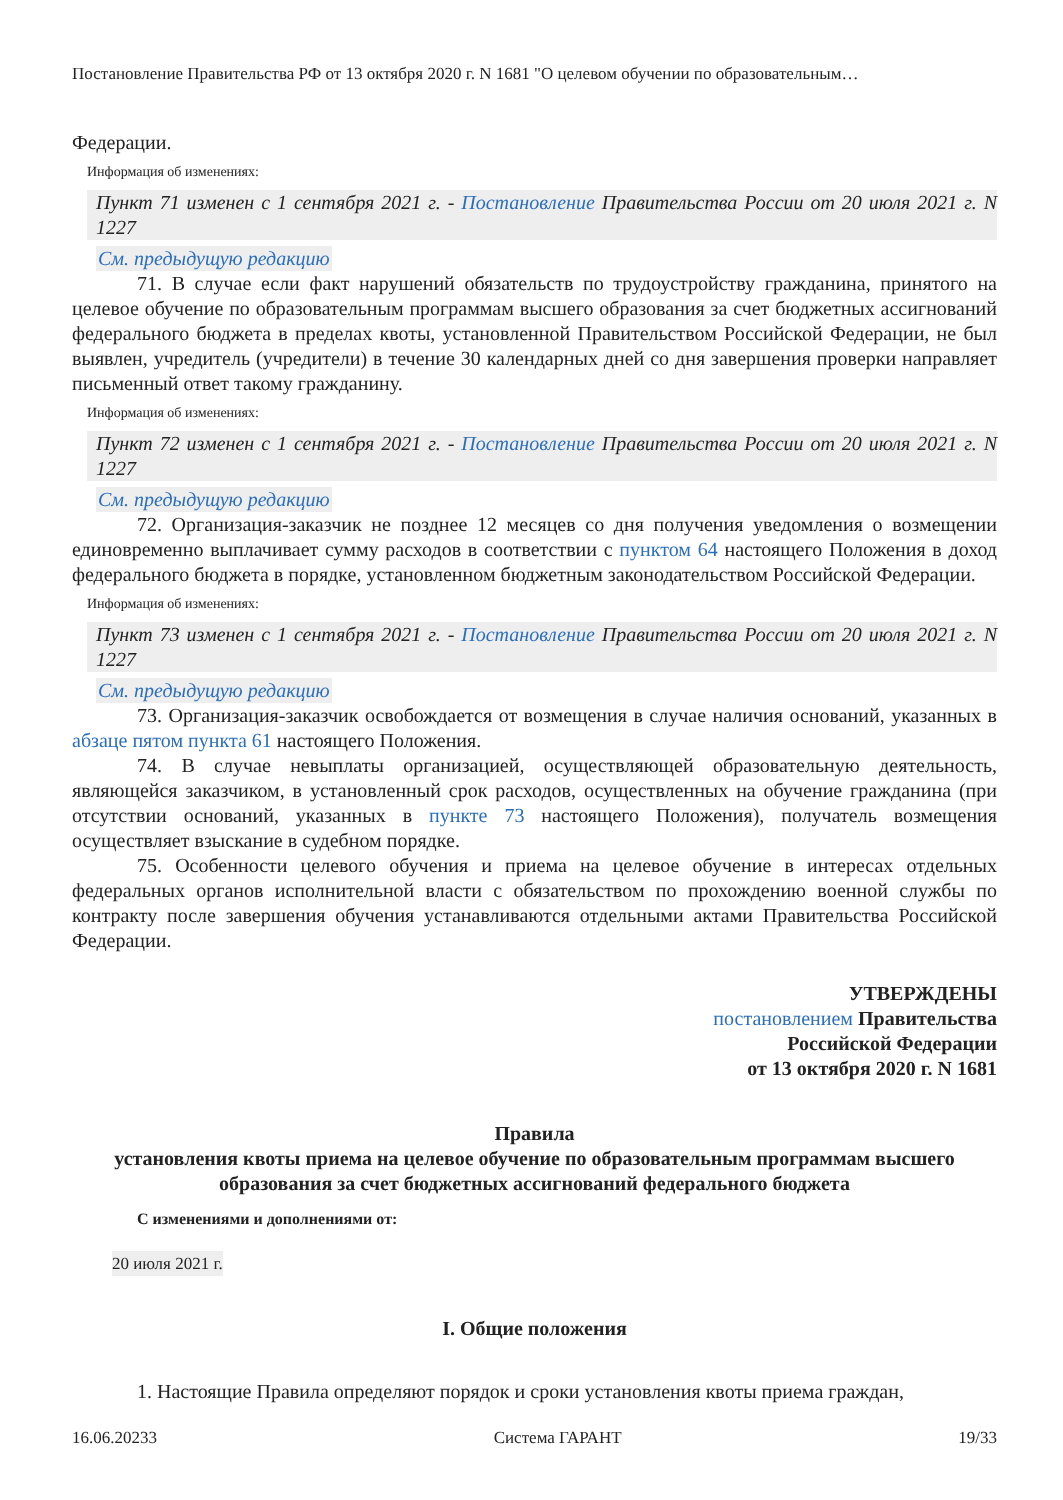Постановление Правительства РФ от 13 октября 2020 г. N 1681 "О целевом обучении по образовательным…
Федерации.
Информация об изменениях:
Пункт 71 изменен с 1 сентября 2021 г. - Постановление Правительства России от 20 июля 2021 г. N 1227
См. предыдущую редакцию
71. В случае если факт нарушений обязательств по трудоустройству гражданина, принятого на целевое обучение по образовательным программам высшего образования за счет бюджетных ассигнований федерального бюджета в пределах квоты, установленной Правительством Российской Федерации, не был выявлен, учредитель (учредители) в течение 30 календарных дней со дня завершения проверки направляет письменный ответ такому гражданину.
Информация об изменениях:
Пункт 72 изменен с 1 сентября 2021 г. - Постановление Правительства России от 20 июля 2021 г. N 1227
См. предыдущую редакцию
72. Организация-заказчик не позднее 12 месяцев со дня получения уведомления о возмещении единовременно выплачивает сумму расходов в соответствии с пунктом 64 настоящего Положения в доход федерального бюджета в порядке, установленном бюджетным законодательством Российской Федерации.
Информация об изменениях:
Пункт 73 изменен с 1 сентября 2021 г. - Постановление Правительства России от 20 июля 2021 г. N 1227
См. предыдущую редакцию
73. Организация-заказчик освобождается от возмещения в случае наличия оснований, указанных в абзаце пятом пункта 61 настоящего Положения.
74. В случае невыплаты организацией, осуществляющей образовательную деятельность, являющейся заказчиком, в установленный срок расходов, осуществленных на обучение гражданина (при отсутствии оснований, указанных в пункте 73 настоящего Положения), получатель возмещения осуществляет взыскание в судебном порядке.
75. Особенности целевого обучения и приема на целевое обучение в интересах отдельных федеральных органов исполнительной власти с обязательством по прохождению военной службы по контракту после завершения обучения устанавливаются отдельными актами Правительства Российской Федерации.
УТВЕРЖДЕНЫ
постановлением Правительства
Российской Федерации
от 13 октября 2020 г. N 1681
Правила
установления квоты приема на целевое обучение по образовательным программам высшего образования за счет бюджетных ассигнований федерального бюджета
С изменениями и дополнениями от:
20 июля 2021 г.
I. Общие положения
1. Настоящие Правила определяют порядок и сроки установления квоты приема граждан,
16.06.20233 Система ГАРАНТ 19/33